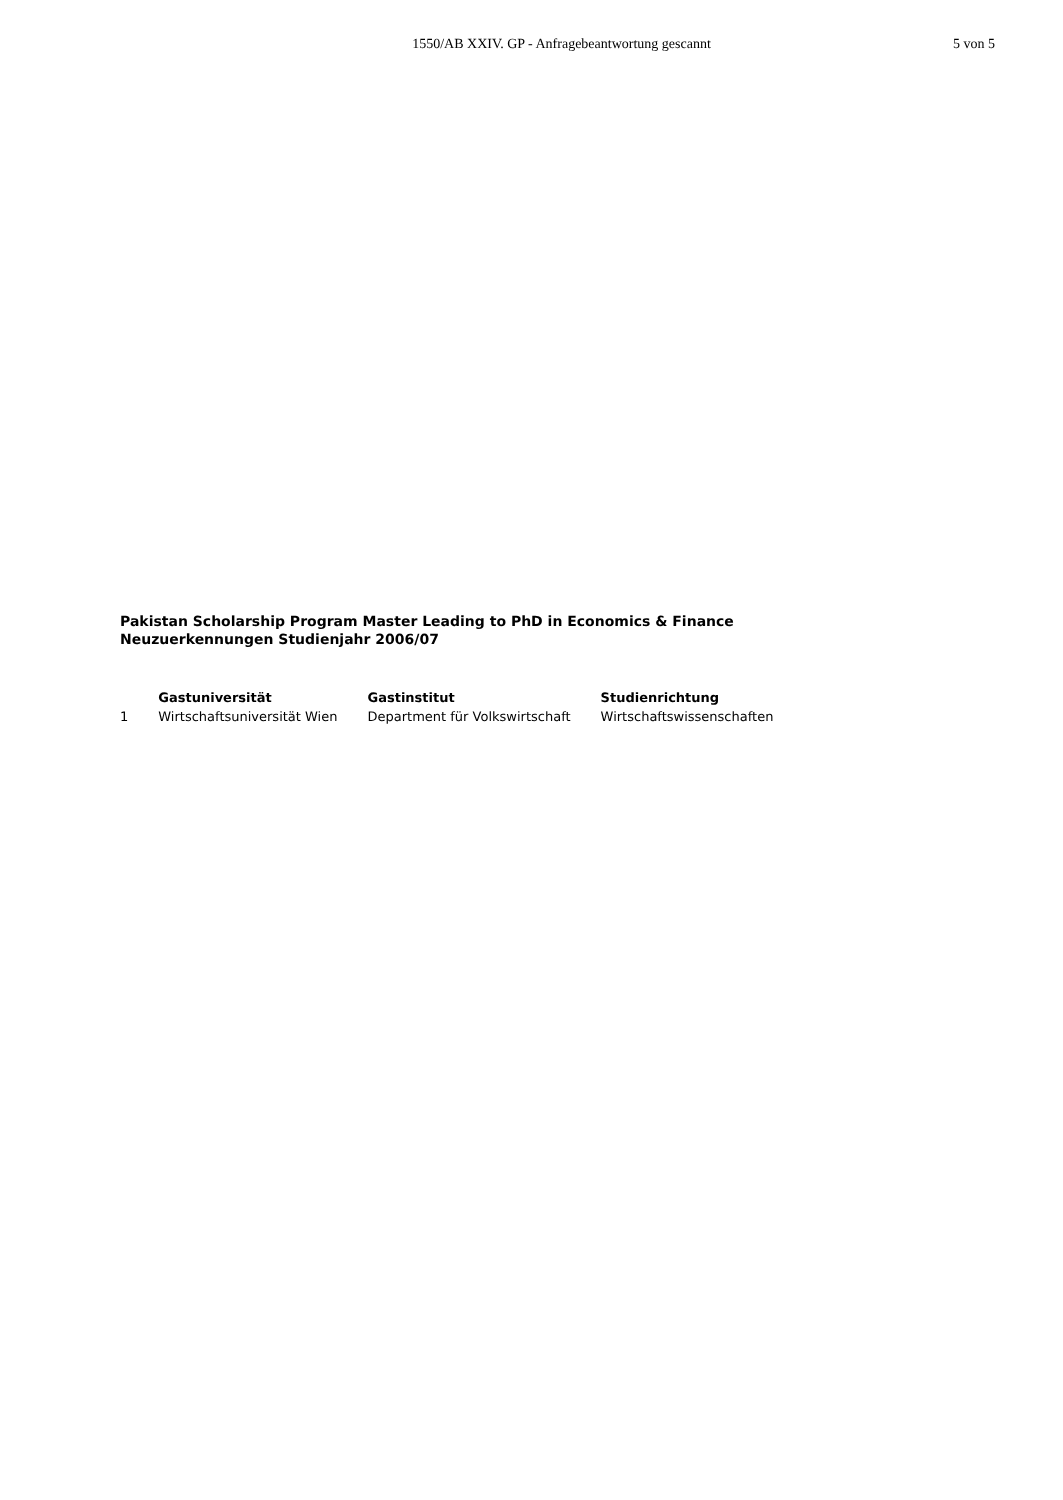1550/AB XXIV. GP - Anfragebeantwortung gescannt
5 von 5
Pakistan Scholarship Program Master Leading to PhD in Economics & Finance
Neuzuerkennungen Studienjahr 2006/07
| | Gastuniversität | Gastinstitut | Studienrichtung |
| --- | --- | --- | --- |
| 1 | Wirtschaftsuniversität Wien | Department für Volkswirtschaft | Wirtschaftswissenschaften |